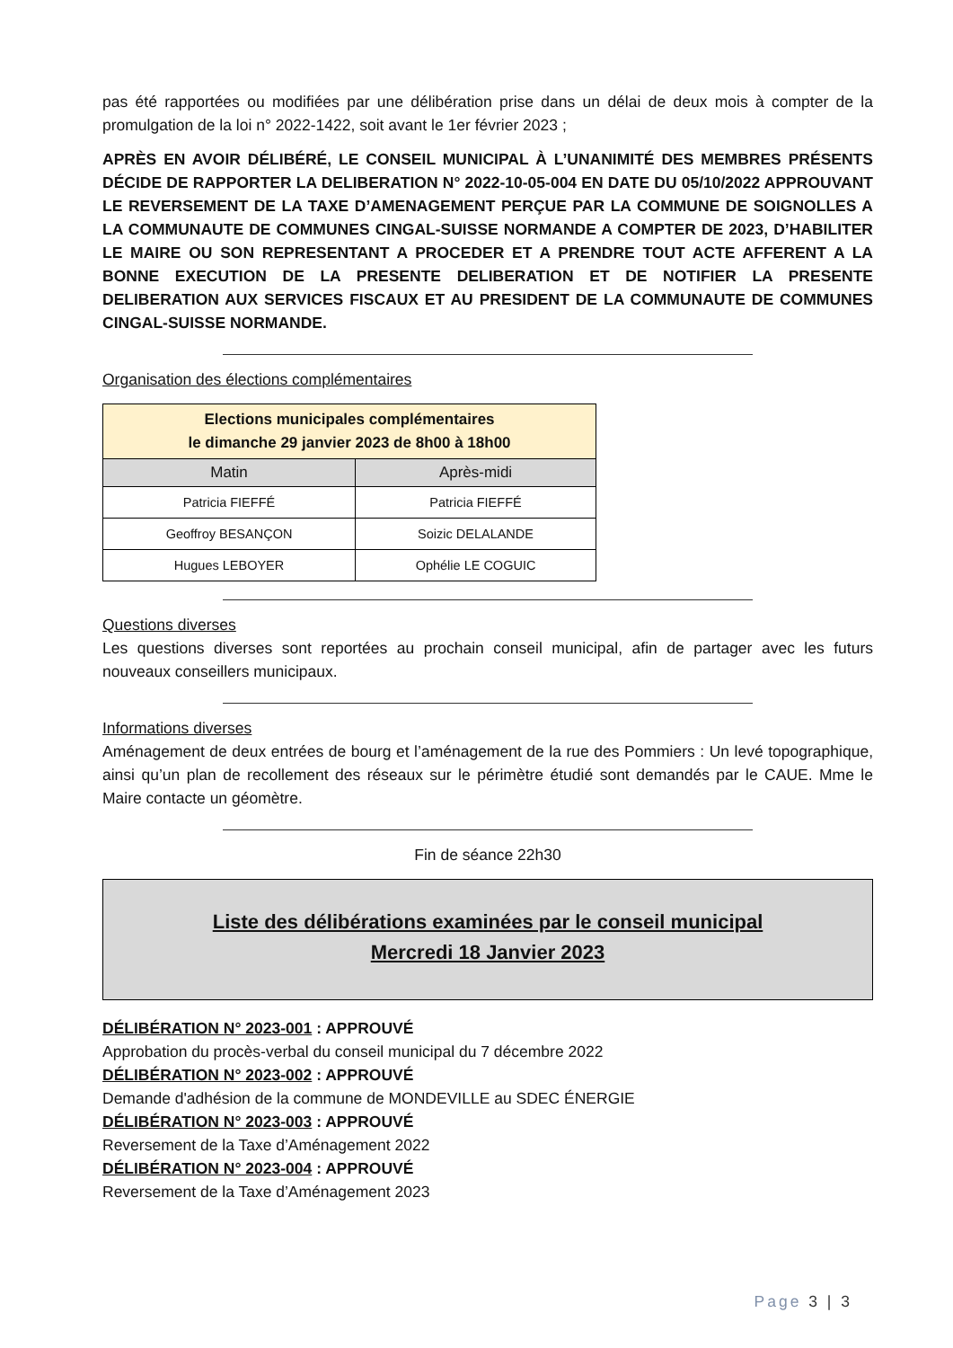pas été rapportées ou modifiées par une délibération prise dans un délai de deux mois à compter de la promulgation de la loi n° 2022-1422, soit avant le 1er février 2023 ;
APRÈS EN AVOIR DÉLIBÉRÉ, LE CONSEIL MUNICIPAL À L’UNANIMITÉ DES MEMBRES PRÉSENTS DÉCIDE DE RAPPORTER LA DELIBERATION N° 2022-10-05-004 EN DATE DU 05/10/2022 APPROUVANT LE REVERSEMENT DE LA TAXE D’AMENAGEMENT PERÇUE PAR LA COMMUNE DE SOIGNOLLES A LA COMMUNAUTE DE COMMUNES CINGAL-SUISSE NORMANDE A COMPTER DE 2023, D’HABILITER LE MAIRE OU SON REPRESENTANT A PROCEDER ET A PRENDRE TOUT ACTE AFFERENT A LA BONNE EXECUTION DE LA PRESENTE DELIBERATION ET DE NOTIFIER LA PRESENTE DELIBERATION AUX SERVICES FISCAUX ET AU PRESIDENT DE LA COMMUNAUTE DE COMMUNES CINGAL-SUISSE NORMANDE.
Organisation des élections complémentaires
| Elections municipales complémentaires le dimanche 29 janvier 2023 de 8h00 à 18h00 | |
| --- | --- |
| Matin | Après-midi |
| Patricia FIEFFÉ | Patricia FIEFFÉ |
| Geoffroy BESANÇON | Soizic DELALANDE |
| Hugues LEBOYER | Ophélie LE COGUIC |
Questions diverses
Les questions diverses sont reportées au prochain conseil municipal, afin de partager avec les futurs nouveaux conseillers municipaux.
Informations diverses
Aménagement de deux entrées de bourg et l’aménagement de la rue des Pommiers : Un levé topographique, ainsi qu’un plan de recollement des réseaux sur le périmètre étudié sont demandés par le CAUE. Mme le Maire contacte un géomètre.
Fin de séance 22h30
Liste des délibérations examinées par le conseil municipal
Mercredi 18 Janvier 2023
DÉLIBÉRATION N° 2023-001 : APPROUVÉ
Approbation du procès-verbal du conseil municipal du 7 décembre 2022
DÉLIBÉRATION N° 2023-002 : APPROUVÉ
Demande d'adhésion de la commune de MONDEVILLE au SDEC ÉNERGIE
DÉLIBÉRATION N° 2023-003 : APPROUVÉ
Reversement de la Taxe d’Aménagement 2022
DÉLIBÉRATION N° 2023-004 : APPROUVÉ
Reversement de la Taxe d’Aménagement 2023
Page 3 | 3